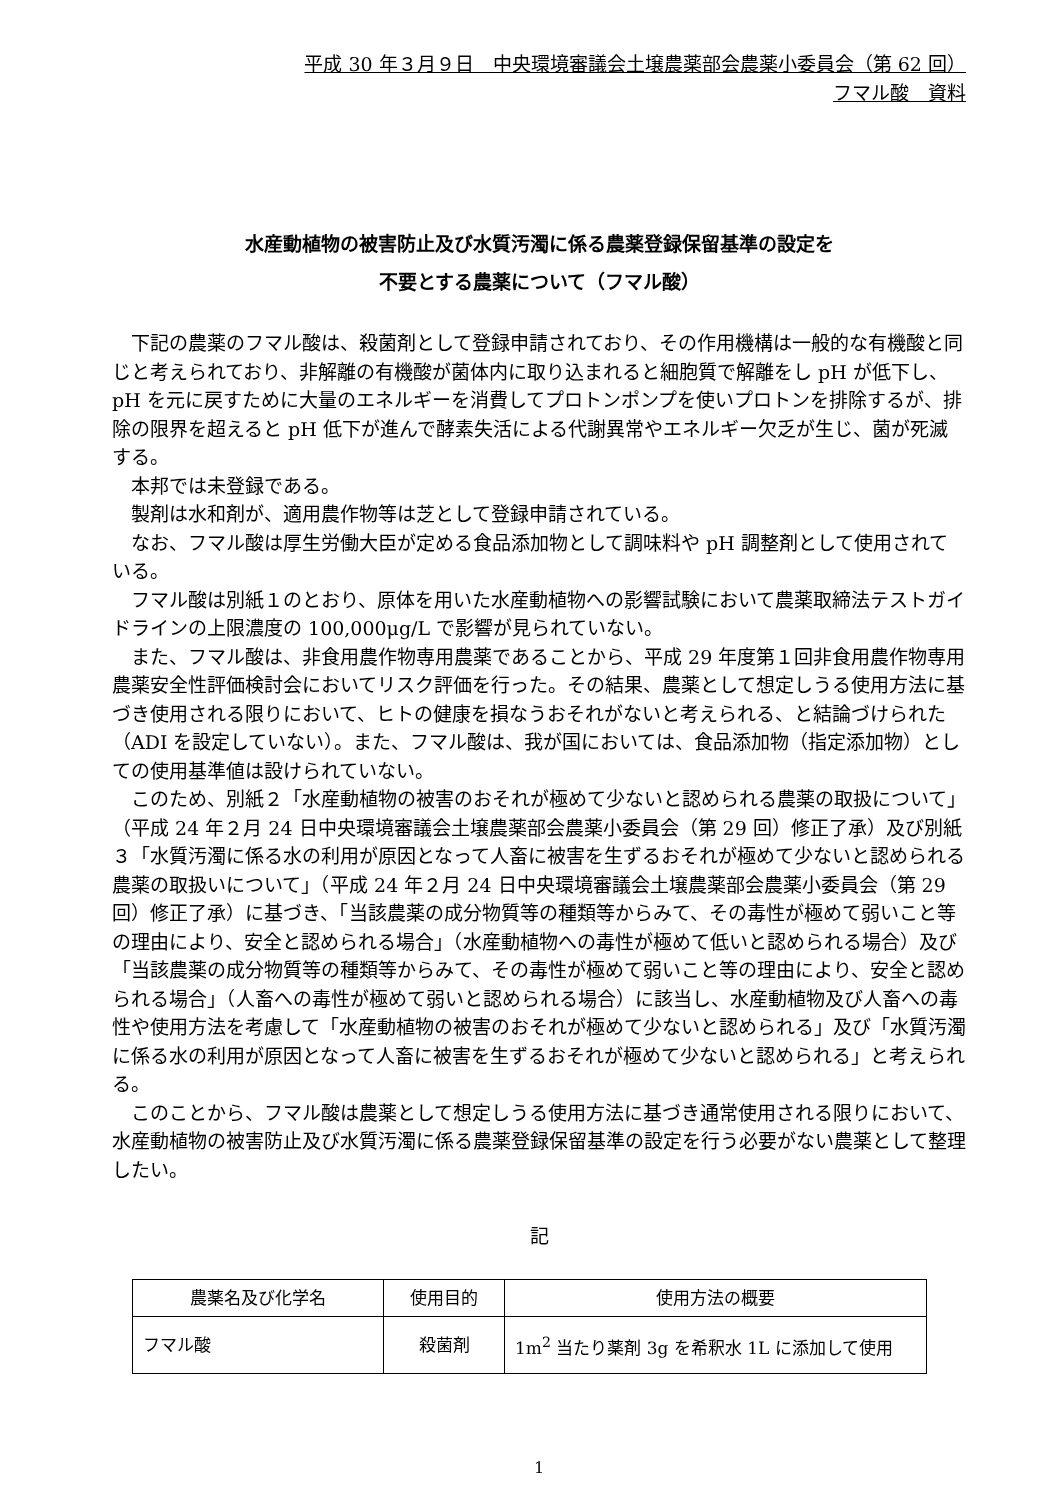平成 30 年３月９日　中央環境審議会土壌農薬部会農薬小委員会（第 62 回）
フマル酸　資料
水産動植物の被害防止及び水質汚濁に係る農薬登録保留基準の設定を
不要とする農薬について（フマル酸）
下記の農薬のフマル酸は、殺菌剤として登録申請されており、その作用機構は一般的な有機酸と同じと考えられており、非解離の有機酸が菌体内に取り込まれると細胞質で解離をし pH が低下し、pH を元に戻すために大量のエネルギーを消費してプロトンポンプを使いプロトンを排除するが、排除の限界を超えると pH 低下が進んで酵素失活による代謝異常やエネルギー欠乏が生じ、菌が死滅する。
本邦では未登録である。
製剤は水和剤が、適用農作物等は芝として登録申請されている。
なお、フマル酸は厚生労働大臣が定める食品添加物として調味料や pH 調整剤として使用されている。
フマル酸は別紙１のとおり、原体を用いた水産動植物への影響試験において農薬取締法テストガイドラインの上限濃度の 100,000μg/L で影響が見られていない。
また、フマル酸は、非食用農作物専用農薬であることから、平成 29 年度第１回非食用農作物専用農薬安全性評価検討会においてリスク評価を行った。その結果、農薬として想定しうる使用方法に基づき使用される限りにおいて、ヒトの健康を損なうおそれがないと考えられる、と結論づけられた（ADI を設定していない）。また、フマル酸は、我が国においては、食品添加物（指定添加物）としての使用基準値は設けられていない。
このため、別紙２「水産動植物の被害のおそれが極めて少ないと認められる農薬の取扱について」（平成 24 年２月 24 日中央環境審議会土壌農薬部会農薬小委員会（第 29 回）修正了承）及び別紙３「水質汚濁に係る水の利用が原因となって人畜に被害を生ずるおそれが極めて少ないと認められる農薬の取扱いについて」（平成 24 年２月 24 日中央環境審議会土壌農薬部会農薬小委員会（第 29 回）修正了承）に基づき、「当該農薬の成分物質等の種類等からみて、その毒性が極めて弱いこと等の理由により、安全と認められる場合」（水産動植物への毒性が極めて低いと認められる場合）及び「当該農薬の成分物質等の種類等からみて、その毒性が極めて弱いこと等の理由により、安全と認められる場合」（人畜への毒性が極めて弱いと認められる場合）に該当し、水産動植物及び人畜への毒性や使用方法を考慮して「水産動植物の被害のおそれが極めて少ないと認められる」及び「水質汚濁に係る水の利用が原因となって人畜に被害を生ずるおそれが極めて少ないと認められる」と考えられる。
このことから、フマル酸は農薬として想定しうる使用方法に基づき通常使用される限りにおいて、水産動植物の被害防止及び水質汚濁に係る農薬登録保留基準の設定を行う必要がない農薬として整理したい。
記
| 農薬名及び化学名 | 使用目的 | 使用方法の概要 |
| --- | --- | --- |
| フマル酸 | 殺菌剤 | 1m<sup>2</sup> 当たり薬剤 3g を希釈水 1L に添加して使用 |
1